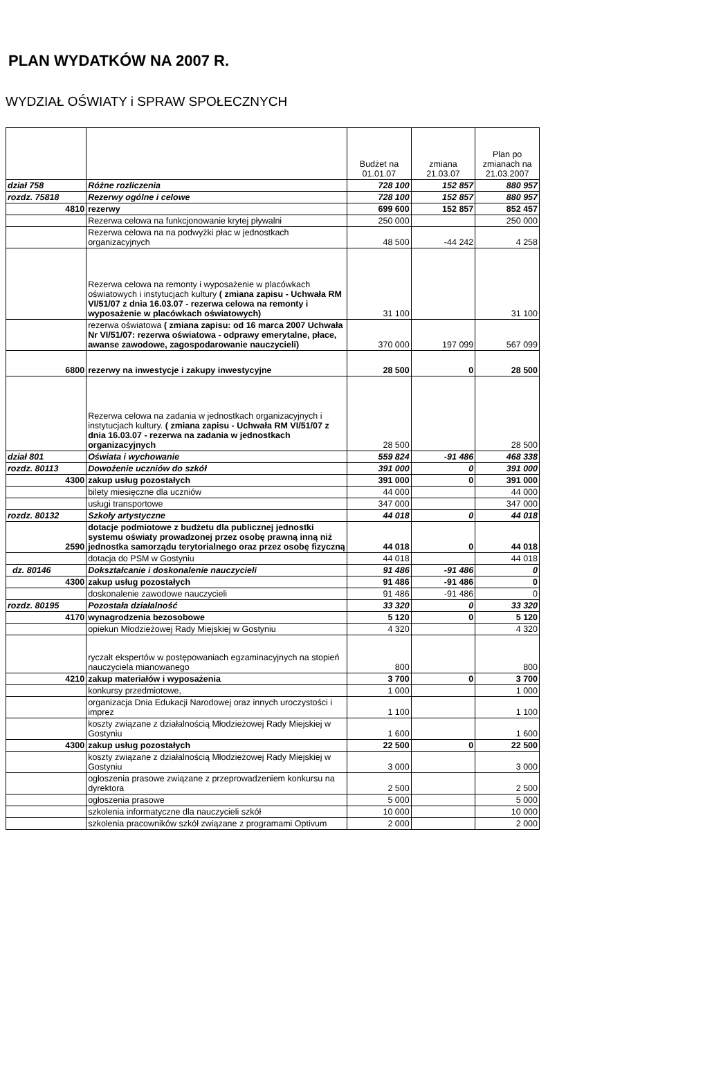PLAN WYDATKÓW NA 2007 R.
WYDZIAŁ OŚWIATY i SPRAW SPOŁECZNYCH
| | | Budżet na 01.01.07 | zmiana 21.03.07 | Plan po zmianach na 21.03.2007 |
| --- | --- | --- | --- | --- |
| dział 758 | Różne rozliczenia | 728 100 | 152 857 | 880 957 |
| rozdz. 75818 | Rezerwy ogólne i celowe | 728 100 | 152 857 | 880 957 |
| 4810 | rezerwy | 699 600 | 152 857 | 852 457 |
| | Rezerwa celowa na funkcjonowanie krytej pływalni | 250 000 | | 250 000 |
| | Rezerwa celowa na na podwyżki płac w jednostkach organizacyjnych | 48 500 | -44 242 | 4 258 |
| | Rezerwa celowa na remonty i wyposażenie w placówkach oświatowych i instytucjach kultury ( zmiana zapisu - Uchwała RM VI/51/07 z dnia 16.03.07 - rezerwa celowa na remonty i wyposażenie w placówkach oświatowych) | 31 100 | | 31 100 |
| | rezerwa oświatowa ( zmiana zapisu: od 16 marca 2007 Uchwała Nr VI/51/07: rezerwa oświatowa - odprawy emerytalne, płace, awanse zawodowe, zagospodarowanie nauczycieli) | 370 000 | 197 099 | 567 099 |
| 6800 | rezerwy na inwestycje i zakupy inwestycyjne | 28 500 | 0 | 28 500 |
| | Rezerwa celowa na zadania w jednostkach organizacyjnych i instytucjach kultury. ( zmiana zapisu - Uchwała RM VI/51/07 z dnia 16.03.07 - rezerwa na zadania w jednostkach organizacyjnych | 28 500 | | 28 500 |
| dział 801 | Oświata i wychowanie | 559 824 | -91 486 | 468 338 |
| rozdz. 80113 | Dowożenie uczniów do szkół | 391 000 | 0 | 391 000 |
| 4300 | zakup usług pozostałych | 391 000 | 0 | 391 000 |
| | bilety miesięczne dla uczniów | 44 000 | | 44 000 |
| | usługi transportowe | 347 000 | | 347 000 |
| rozdz. 80132 | Szkoły artystyczne | 44 018 | 0 | 44 018 |
| 2590 | dotacje podmiotowe z budżetu dla publicznej jednostki systemu oświaty prowadzonej przez osobę prawną inną niż jednostka samorządu terytorialnego oraz przez osobę fizyczną | 44 018 | 0 | 44 018 |
| | dotacja do PSM w Gostyniu | 44 018 | | 44 018 |
| dz. 80146 | Dokształcanie i doskonalenie nauczycieli | 91 486 | -91 486 | 0 |
| 4300 | zakup usług pozostałych | 91 486 | -91 486 | 0 |
| | doskonalenie zawodowe nauczycieli | 91 486 | -91 486 | 0 |
| rozdz. 80195 | Pozostała działalność | 33 320 | 0 | 33 320 |
| 4170 | wynagrodzenia bezosobowe | 5 120 | 0 | 5 120 |
| | opiekun Młodzieżowej Rady Miejskiej w Gostyniu | 4 320 | | 4 320 |
| | ryczałt ekspertów w postępowaniach egzaminacyjnych na stopień nauczyciela mianowanego | 800 | | 800 |
| 4210 | zakup materiałów i wyposażenia | 3 700 | 0 | 3 700 |
| | konkursy przedmiotowe, | 1 000 | | 1 000 |
| | organizacja Dnia Edukacji Narodowej oraz innych uroczystości i imprez | 1 100 | | 1 100 |
| | koszty związane z działalnością Młodzieżowej Rady Miejskiej w Gostyniu | 1 600 | | 1 600 |
| 4300 | zakup usług pozostałych | 22 500 | 0 | 22 500 |
| | koszty związane z działalnością Młodzieżowej Rady Miejskiej w Gostyniu | 3 000 | | 3 000 |
| | ogłoszenia prasowe związane z przeprowadzeniem konkursu na dyrektora | 2 500 | | 2 500 |
| | ogłoszenia prasowe | 5 000 | | 5 000 |
| | szkolenia informatyczne dla nauczycieli szkół | 10 000 | | 10 000 |
| | szkolenia pracowników szkół związane z programami Optivum | 2 000 | | 2 000 |